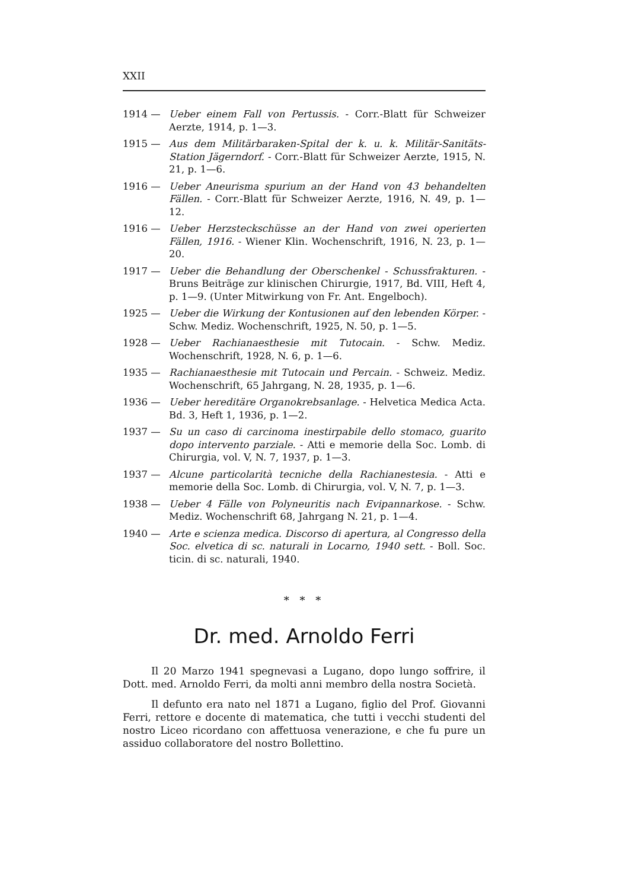XXII
1914 — Ueber einem Fall von Pertussis. - Corr.-Blatt für Schweizer Aerzte, 1914, p. 1—3.
1915 — Aus dem Militärbaraken-Spital der k. u. k. Militär-Sanitäts-Station Jägerndorf. - Corr.-Blatt für Schweizer Aerzte, 1915, N. 21, p. 1—6.
1916 — Ueber Aneurisma spurium an der Hand von 43 behandelten Fällen. - Corr.-Blatt für Schweizer Aerzte, 1916, N. 49, p. 1—12.
1916 — Ueber Herzsteckschüsse an der Hand von zwei operierten Fällen, 1916. - Wiener Klin. Wochenschrift, 1916, N. 23, p. 1—20.
1917 — Ueber die Behandlung der Oberschenkel - Schussfrakturen. - Bruns Beiträge zur klinischen Chirurgie, 1917, Bd. VIII, Heft 4, p. 1—9. (Unter Mitwirkung von Fr. Ant. Engelboch).
1925 — Ueber die Wirkung der Kontusionen auf den lebenden Körper. - Schw. Mediz. Wochenschrift, 1925, N. 50, p. 1—5.
1928 — Ueber Rachianaesthesie mit Tutocain. - Schw. Mediz. Wochenschrift, 1928, N. 6, p. 1—6.
1935 — Rachianaesthesie mit Tutocain und Percain. - Schweiz. Mediz. Wochenschrift, 65 Jahrgang, N. 28, 1935, p. 1—6.
1936 — Ueber hereditäre Organokrebsanlage. - Helvetica Medica Acta. Bd. 3, Heft 1, 1936, p. 1—2.
1937 — Su un caso di carcinoma inestirpabile dello stomaco, guarito dopo intervento parziale. - Atti e memorie della Soc. Lomb. di Chirurgia, vol. V, N. 7, 1937, p. 1—3.
1937 — Alcune particolarità tecniche della Rachianestesia. - Atti e memorie della Soc. Lomb. di Chirurgia, vol. V, N. 7, p. 1—3.
1938 — Ueber 4 Fälle von Polyneuritis nach Evipannarkose. - Schw. Mediz. Wochenschrift 68, Jahrgang N. 21, p. 1—4.
1940 — Arte e scienza medica. Discorso di apertura, al Congresso della Soc. elvetica di sc. naturali in Locarno, 1940 sett. - Boll. Soc. ticin. di sc. naturali, 1940.
* * *
Dr. med. Arnoldo Ferri
Il 20 Marzo 1941 spegnevasi a Lugano, dopo lungo soffrire, il Dott. med. Arnoldo Ferri, da molti anni membro della nostra Società.
Il defunto era nato nel 1871 a Lugano, figlio del Prof. Giovanni Ferri, rettore e docente di matematica, che tutti i vecchi studenti del nostro Liceo ricordano con affettuosa venerazione, e che fu pure un assiduo collaboratore del nostro Bollettino.